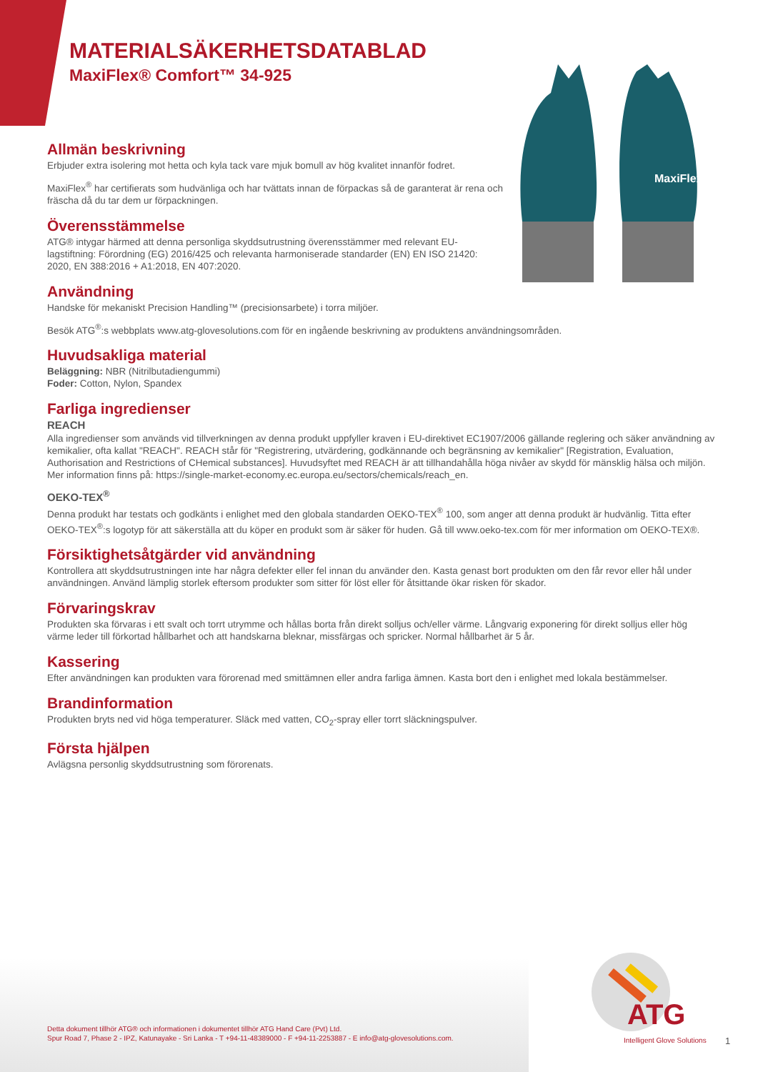MaxiFlex
MATERIALSÄKERHETSDATABLAD
MaxiFlex® Comfort™ 34-925
Allmän beskrivning
Erbjuder extra isolering mot hetta och kyla tack vare mjuk bomull av hög kvalitet innanför fodret.
MaxiFlex<sup>®</sup> har certifierats som hudvänliga och har tvättats innan de förpackas så de garanterat är rena och fräscha då du tar dem ur förpackningen.
Överensstämmelse
ATG® intygar härmed att denna personliga skyddsutrustning överensstämmer med relevant EU-lagstiftning: Förordning (EG) 2016/425 och relevanta harmoniserade standarder (EN) EN ISO 21420: 2020, EN 388:2016 + A1:2018, EN 407:2020.
Användning
Handske för mekaniskt Precision Handling™ (precisionsarbete) i torra miljöer.
Besök ATG<sup>®</sup>:s webbplats www.atg-glovesolutions.com för en ingående beskrivning av produktens användningsområden.
Huvudsakliga material
Beläggning: NBR (Nitrilbutadiengummi)
Foder: Cotton, Nylon, Spandex
Farliga ingredienser
REACH
Alla ingredienser som används vid tillverkningen av denna produkt uppfyller kraven i EU-direktivet EC1907/2006 gällande reglering och säker användning av kemikalier, ofta kallat "REACH". REACH står för "Registrering, utvärdering, godkännande och begränsning av kemikalier" [Registration, Evaluation, Authorisation and Restrictions of CHemical substances]. Huvudsyftet med REACH är att tillhandahålla höga nivåer av skydd för mänsklig hälsa och miljön. Mer information finns på: https://single-market-economy.ec.europa.eu/sectors/chemicals/reach_en.
OEKO-TEX<sup>®</sup>
Denna produkt har testats och godkänts i enlighet med den globala standarden OEKO-TEX<sup>®</sup> 100, som anger att denna produkt är hudvänlig. Titta efter OEKO-TEX<sup>®</sup>:s logotyp för att säkerställa att du köper en produkt som är säker för huden. Gå till www.oeko-tex.com för mer information om OEKO-TEX®.
Försiktighetsåtgärder vid användning
Kontrollera att skyddsutrustningen inte har några defekter eller fel innan du använder den. Kasta genast bort produkten om den får revor eller hål under användningen. Använd lämplig storlek eftersom produkter som sitter för löst eller för åtsittande ökar risken för skador.
Förvaringskrav
Produkten ska förvaras i ett svalt och torrt utrymme och hållas borta från direkt solljus och/eller värme. Långvarig exponering för direkt solljus eller hög värme leder till förkortad hållbarhet och att handskarna bleknar, missfärgas och spricker. Normal hållbarhet är 5 år.
Kassering
Efter användningen kan produkten vara förorenad med smittämnen eller andra farliga ämnen. Kasta bort den i enlighet med lokala bestämmelser.
Brandinformation
Produkten bryts ned vid höga temperaturer. Släck med vatten, CO<sub>2</sub>-spray eller torrt släckningspulver.
Första hjälpen
Avlägsna personlig skyddsutrustning som förorenats.
Detta dokument tillhör ATG® och informationen i dokumentet tillhör ATG Hand Care (Pvt) Ltd.
Spur Road 7, Phase 2 - IPZ, Katunayake - Sri Lanka - T +94-11-48389000 - F +94-11-2253887 - E info@atg-glovesolutions.com.
ATG
Intelligent Glove Solutions
1